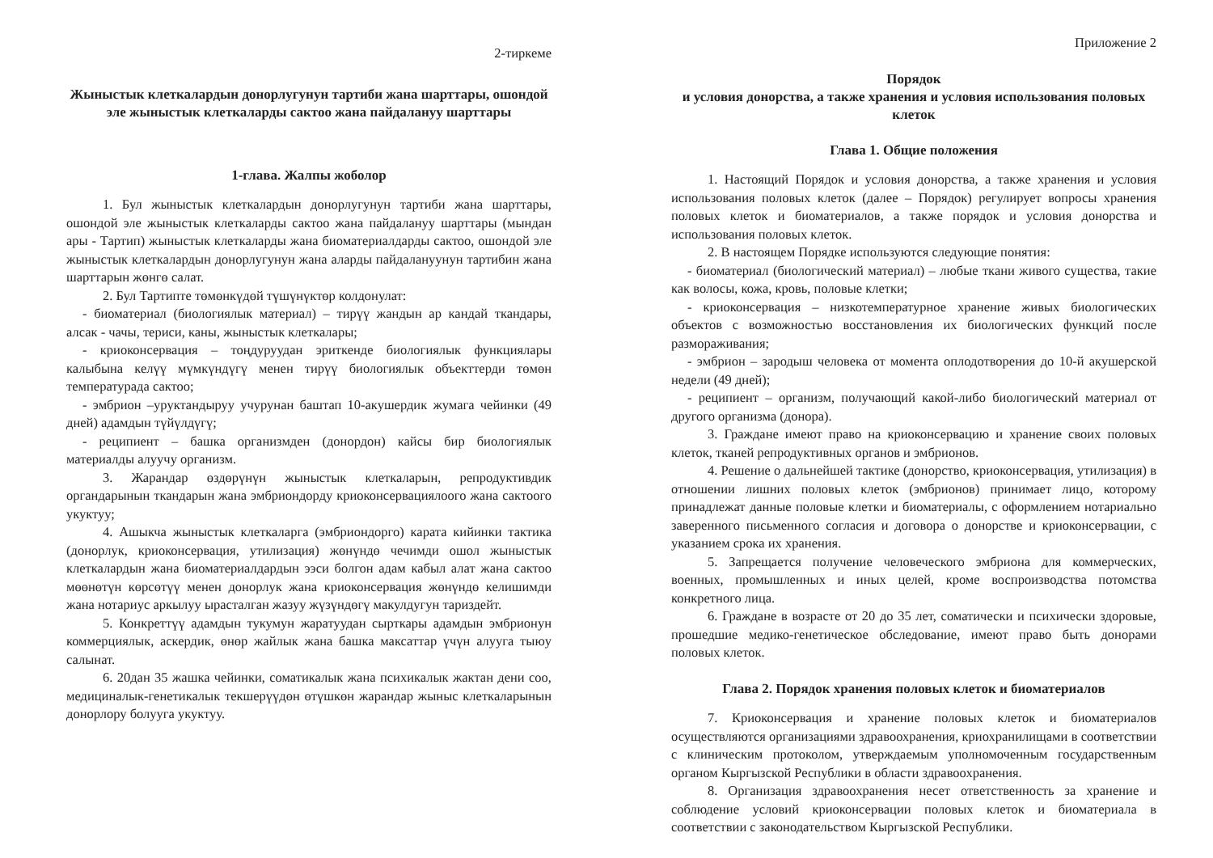2-тиркеме
Жыныстык клеткалардын донорлугунун тартиби жана шарттары, ошондой эле жыныстык клеткаларды сактоо жана пайдалануу шарттары
1-глава. Жалпы жоболор
1. Бул жыныстык клеткалардын донорлугунун тартиби жана шарттары, ошондой эле жыныстык клеткаларды сактоо жана пайдалануу шарттары (мындан ары - Тартип) жыныстык клеткаларды жана биоматериалдарды сактоо, ошондой эле жыныстык клеткалардын донорлугунун жана аларды пайдалануунун тартибин жана шарттарын жөнгө салат.
2. Бул Тартипте төмөнкүдөй түшүнүктөр колдонулат:
- биоматериал (биологиялык материал) – тирүү жандын ар кандай ткандары, алсак - чачы, териси, каны, жыныстык клеткалары;
- криоконсервация – тоңдуруудан эриткенде биологиялык функциялары калыбына келүү мүмкүндүгү менен тирүү биологиялык объекттерди төмөн температурада сактоо;
- эмбрион –уруктандыруу учурунан баштап 10-акушердик жумага чейинки (49 дней) адамдын түйүлдүгү;
- реципиент – башка организмден (донордон) кайсы бир биологиялык материалды алуучу организм.
3. Жарандар өздөрүнүн жыныстык клеткаларын, репродуктивдик органдарынын ткандарын жана эмбриондорду криоконсервациялоого жана сактоого укуктуу;
4. Ашыкча жыныстык клеткаларга (эмбриондорго) карата кийинки тактика (донорлук, криоконсервация, утилизация) жөнүндө чечимди ошол жыныстык клеткалардын жана биоматериалдардын ээси болгон адам кабыл алат жана сактоо мөөнөтүн көрсөтүү менен донорлук жана криоконсервация жөнүндө келишимди жана нотариус аркылуу ырасталган жазуу жүзүндөгү макулдугун тариздейт.
5. Конкреттүү адамдын тукумун жаратуудан сырткары адамдын эмбрионун коммерциялык, аскердик, өнөр жайлык жана башка максаттар үчүн алууга тыюу салынат.
6. 20дан 35 жашка чейинки, соматикалык жана психикалык жактан дени соо, медициналык-генетикалык текшерүүдөн өтүшкөн жарандар жыныс клеткаларынын донорлору болууга укуктуу.
Приложение 2
Порядок
и условия донорства, а также хранения и условия использования половых клеток
Глава 1. Общие положения
1. Настоящий Порядок и условия донорства, а также хранения и условия использования половых клеток (далее – Порядок) регулирует вопросы хранения половых клеток и биоматериалов, а также порядок и условия донорства и использования половых клеток.
2. В настоящем Порядке используются следующие понятия:
- биоматериал (биологический материал) – любые ткани живого существа, такие как волосы, кожа, кровь, половые клетки;
- криоконсервация – низкотемпературное хранение живых биологических объектов с возможностью восстановления их биологических функций после размораживания;
- эмбрион – зародыш человека от момента оплодотворения до 10-й акушерской недели (49 дней);
- реципиент – организм, получающий какой-либо биологический материал от другого организма (донора).
3. Граждане имеют право на криоконсервацию и хранение своих половых клеток, тканей репродуктивных органов и эмбрионов.
4. Решение о дальнейшей тактике (донорство, криоконсервация, утилизация) в отношении лишних половых клеток (эмбрионов) принимает лицо, которому принадлежат данные половые клетки и биоматериалы, с оформлением нотариально заверенного письменного согласия и договора о донорстве и криоконсервации, с указанием срока их хранения.
5. Запрещается получение человеческого эмбриона для коммерческих, военных, промышленных и иных целей, кроме воспроизводства потомства конкретного лица.
6. Граждане в возрасте от 20 до 35 лет, соматически и психически здоровые, прошедшие медико-генетическое обследование, имеют право быть донорами половых клеток.
Глава 2. Порядок хранения половых клеток и биоматериалов
7. Криоконсервация и хранение половых клеток и биоматериалов осуществляются организациями здравоохранения, криохранилищами в соответствии с клиническим протоколом, утверждаемым уполномоченным государственным органом Кыргызской Республики в области здравоохранения.
8. Организация здравоохранения несет ответственность за хранение и соблюдение условий криоконсервации половых клеток и биоматериала в соответствии с законодательством Кыргызской Республики.